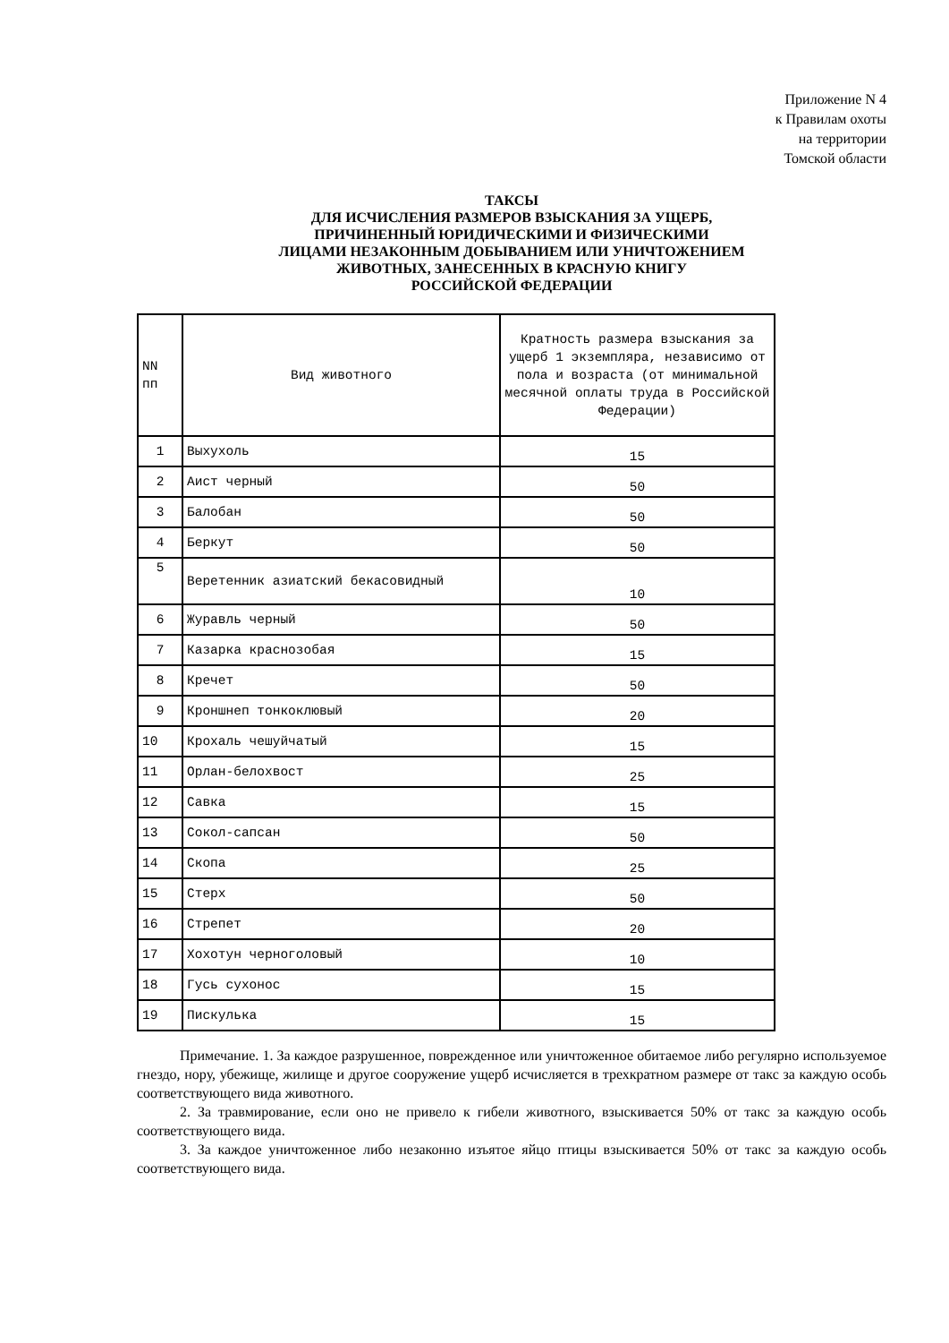Приложение N 4
к Правилам охоты
на территории
Томской области
ТАКСЫ
ДЛЯ ИСЧИСЛЕНИЯ РАЗМЕРОВ ВЗЫСКАНИЯ ЗА УЩЕРБ,
ПРИЧИНЕННЫЙ ЮРИДИЧЕСКИМИ И ФИЗИЧЕСКИМИ
ЛИЦАМИ НЕЗАКОННЫМ ДОБЫВАНИЕМ ИЛИ УНИЧТОЖЕНИЕМ
ЖИВОТНЫХ, ЗАНЕСЕННЫХ В КРАСНУЮ КНИГУ
РОССИЙСКОЙ ФЕДЕРАЦИИ
| NN пп | Вид животного | Кратность размера взыскания за ущерб 1 экземпляра, независимо от пола и возраста (от минимальной месячной оплаты труда в Российской Федерации) |
| --- | --- | --- |
| 1 | Выхухоль | 15 |
| 2 | Аист черный | 50 |
| 3 | Балобан | 50 |
| 4 | Беркут | 50 |
| 5 | Веретенник азиатский бекасовидный | 10 |
| 6 | Журавль черный | 50 |
| 7 | Казарка краснозобая | 15 |
| 8 | Кречет | 50 |
| 9 | Кроншнеп тонкоклювый | 20 |
| 10 | Крохаль чешуйчатый | 15 |
| 11 | Орлан-белохвост | 25 |
| 12 | Савка | 15 |
| 13 | Сокол-сапсан | 50 |
| 14 | Скопа | 25 |
| 15 | Стерх | 50 |
| 16 | Стрепет | 20 |
| 17 | Хохотун черноголовый | 10 |
| 18 | Гусь сухонос | 15 |
| 19 | Пискулька | 15 |
Примечание. 1. За каждое разрушенное, поврежденное или уничтоженное обитаемое либо регулярно используемое гнездо, нору, убежище, жилище и другое сооружение ущерб исчисляется в трехкратном размере от такс за каждую особь соответствующего вида животного.
2. За травмирование, если оно не привело к гибели животного, взыскивается 50% от такс за каждую особь соответствующего вида.
3. За каждое уничтоженное либо незаконно изъятое яйцо птицы взыскивается 50% от такс за каждую особь соответствующего вида.